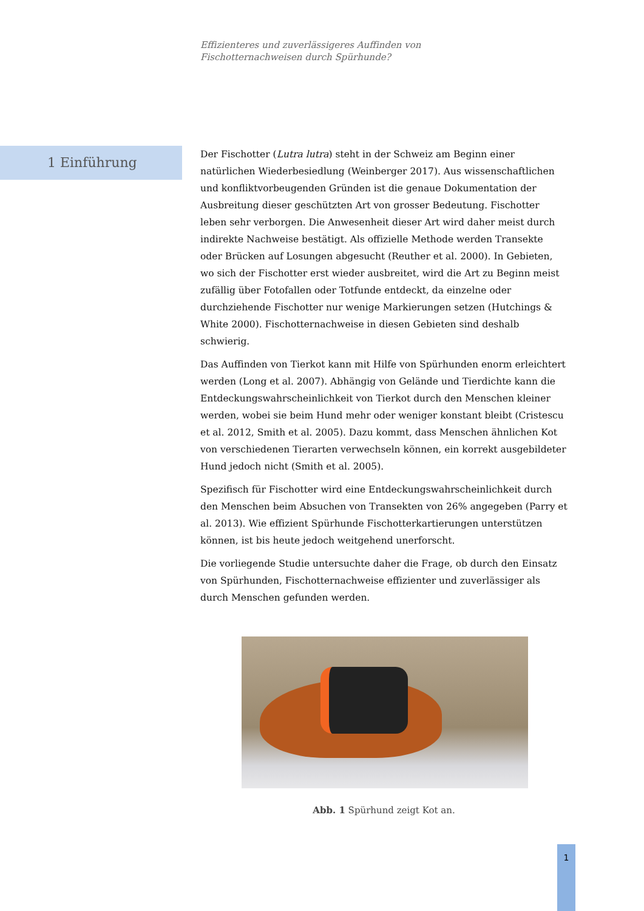Effizienteres und zuverlässigeres Auffinden von
Fischotternachweisen durch Spürhunde?
1 Einführung
Der Fischotter (Lutra lutra) steht in der Schweiz am Beginn einer natürlichen Wiederbesiedlung (Weinberger 2017). Aus wissenschaftlichen und konfliktvorbeugenden Gründen ist die genaue Dokumentation der Ausbreitung dieser geschützten Art von grosser Bedeutung. Fischotter leben sehr verborgen. Die Anwesenheit dieser Art wird daher meist durch indirekte Nachweise bestätigt. Als offizielle Methode werden Transekte oder Brücken auf Losungen abgesucht (Reuther et al. 2000). In Gebieten, wo sich der Fischotter erst wieder ausbreitet, wird die Art zu Beginn meist zufällig über Fotofallen oder Totfunde entdeckt, da einzelne oder durchziehende Fischotter nur wenige Markierungen setzen (Hutchings & White 2000). Fischotternachweise in diesen Gebieten sind deshalb schwierig.
Das Auffinden von Tierkot kann mit Hilfe von Spürhunden enorm erleichtert werden (Long et al. 2007). Abhängig von Gelände und Tierdichte kann die Entdeckungswahrscheinlichkeit von Tierkot durch den Menschen kleiner werden, wobei sie beim Hund mehr oder weniger konstant bleibt (Cristescu et al. 2012, Smith et al. 2005). Dazu kommt, dass Menschen ähnlichen Kot von verschiedenen Tierarten verwechseln können, ein korrekt ausgebildeter Hund jedoch nicht (Smith et al. 2005).
Spezifisch für Fischotter wird eine Entdeckungswahrscheinlichkeit durch den Menschen beim Absuchen von Transekten von 26% angegeben (Parry et al. 2013). Wie effizient Spürhunde Fischotterkartierungen unterstützen können, ist bis heute jedoch weitgehend unerforscht.
Die vorliegende Studie untersuchte daher die Frage, ob durch den Einsatz von Spürhunden, Fischotternachweise effizienter und zuverlässiger als durch Menschen gefunden werden.
Abb. 1 Spürhund zeigt Kot an.
1